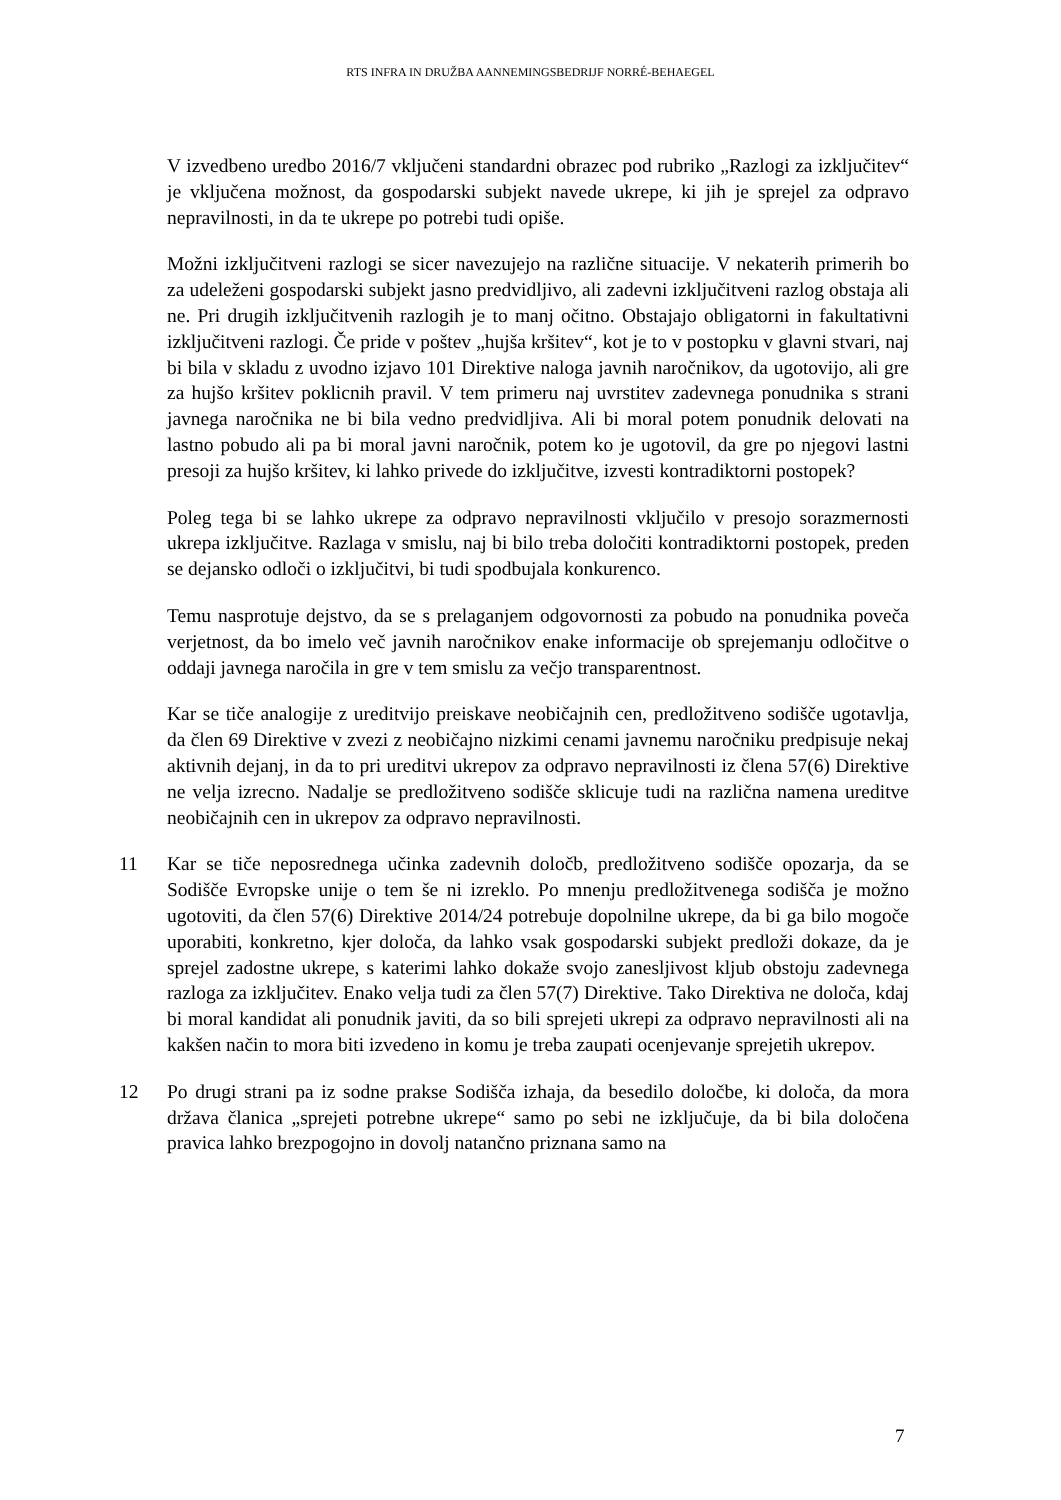RTS INFRA IN DRUŽBA AANNEMINGSBEDRIJF NORRÉ-BEHAEGEL
V izvedbeno uredbo 2016/7 vključeni standardni obrazec pod rubriko „Razlogi za izključitev“ je vključena možnost, da gospodarski subjekt navede ukrepe, ki jih je sprejel za odpravo nepravilnosti, in da te ukrepe po potrebi tudi opiše.
Možni izključitveni razlogi se sicer navezujejo na različne situacije. V nekaterih primerih bo za udeleženi gospodarski subjekt jasno predvidljivo, ali zadevni izključitveni razlog obstaja ali ne. Pri drugih izključitvenih razlogih je to manj očitno. Obstajajo obligatorni in fakultativni izključitveni razlogi. Če pride v poštev „hujša kršitev“, kot je to v postopku v glavni stvari, naj bi bila v skladu z uvodno izjavo 101 Direktive naloga javnih naročnikov, da ugotovijo, ali gre za hujšo kršitev poklicnih pravil. V tem primeru naj uvrstitev zadevnega ponudnika s strani javnega naročnika ne bi bila vedno predvidljiva. Ali bi moral potem ponudnik delovati na lastno pobudo ali pa bi moral javni naročnik, potem ko je ugotovil, da gre po njegovi lastni presoji za hujšo kršitev, ki lahko privede do izključitve, izvesti kontradiktorni postopek?
Poleg tega bi se lahko ukrepe za odpravo nepravilnosti vključilo v presojo sorazmernosti ukrepa izključitve. Razlaga v smislu, naj bi bilo treba določiti kontradiktorni postopek, preden se dejansko odloči o izključitvi, bi tudi spodbujala konkurenco.
Temu nasprotuje dejstvo, da se s prelaganjem odgovornosti za pobudo na ponudnika poveča verjetnost, da bo imelo več javnih naročnikov enake informacije ob sprejemanju odločitve o oddaji javnega naročila in gre v tem smislu za večjo transparentnost.
Kar se tiče analogije z ureditvijo preiskave neobičajnih cen, predložitveno sodišče ugotavlja, da člen 69 Direktive v zvezi z neobičajno nizkimi cenami javnemu naročniku predpisuje nekaj aktivnih dejanj, in da to pri ureditvi ukrepov za odpravo nepravilnosti iz člena 57(6) Direktive ne velja izrecno. Nadalje se predložitveno sodišče sklicuje tudi na različna namena ureditve neobičajnih cen in ukrepov za odpravo nepravilnosti.
11 Kar se tiče neposrednega učinka zadevnih določb, predložitveno sodišče opozarja, da se Sodišče Evropske unije o tem še ni izreklo. Po mnenju predložitvenega sodišča je možno ugotoviti, da člen 57(6) Direktive 2014/24 potrebuje dopolnilne ukrepe, da bi ga bilo mogoče uporabiti, konkretno, kjer določa, da lahko vsak gospodarski subjekt predloži dokaze, da je sprejel zadostne ukrepe, s katerimi lahko dokaže svojo zanesljivost kljub obstoju zadevnega razloga za izključitev. Enako velja tudi za člen 57(7) Direktive. Tako Direktiva ne določa, kdaj bi moral kandidat ali ponudnik javiti, da so bili sprejeti ukrepi za odpravo nepravilnosti ali na kakšen način to mora biti izvedeno in komu je treba zaupati ocenjevanje sprejetih ukrepov.
12 Po drugi strani pa iz sodne prakse Sodišča izhaja, da besedilo določbe, ki določa, da mora država članica „sprejeti potrebne ukrepe“ samo po sebi ne izključuje, da bi bila določena pravica lahko brezpogojno in dovolj natančno priznana samo na
7